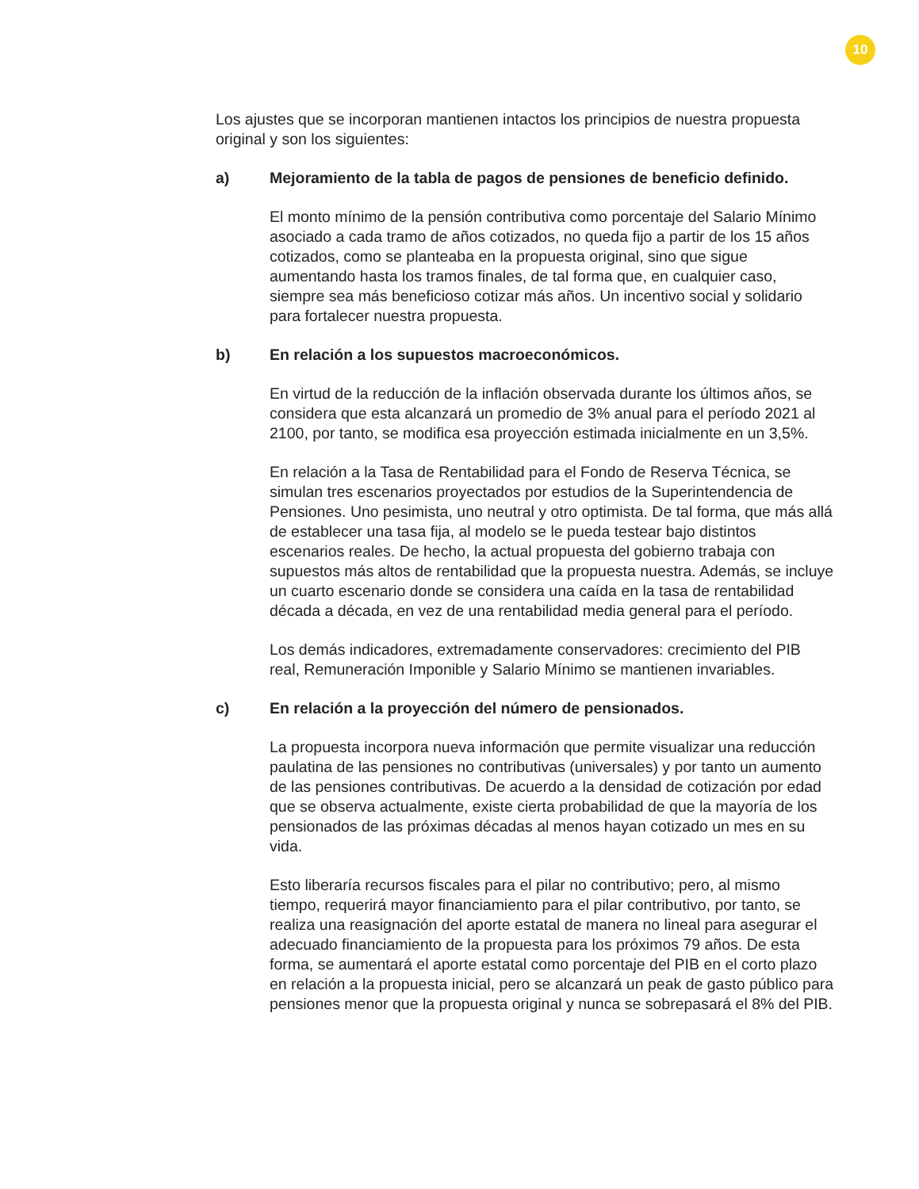10
Los ajustes que se incorporan mantienen intactos los principios de nuestra propuesta original y son los siguientes:
a) Mejoramiento de la tabla de pagos de pensiones de beneficio definido.
El monto mínimo de la pensión contributiva como porcentaje del Salario Mínimo asociado a cada tramo de años cotizados, no queda fijo a partir de los 15 años cotizados, como se planteaba en la propuesta original, sino que sigue aumentando hasta los tramos finales, de tal forma que, en cualquier caso, siempre sea más beneficioso cotizar más años. Un incentivo social y solidario para fortalecer nuestra propuesta.
b) En relación a los supuestos macroeconómicos.
En virtud de la reducción de la inflación observada durante los últimos años, se considera que esta alcanzará un promedio de 3% anual para el período 2021 al 2100, por tanto, se modifica esa proyección estimada inicialmente en un 3,5%.
En relación a la Tasa de Rentabilidad para el Fondo de Reserva Técnica, se simulan tres escenarios proyectados por estudios de la Superintendencia de Pensiones. Uno pesimista, uno neutral y otro optimista. De tal forma, que más allá de establecer una tasa fija, al modelo se le pueda testear bajo distintos escenarios reales. De hecho, la actual propuesta del gobierno trabaja con supuestos más altos de rentabilidad que la propuesta nuestra. Además, se incluye un cuarto escenario donde se considera una caída en la tasa de rentabilidad década a década, en vez de una rentabilidad media general para el período.
Los demás indicadores, extremadamente conservadores: crecimiento del PIB real, Remuneración Imponible y Salario Mínimo se mantienen invariables.
c) En relación a la proyección del número de pensionados.
La propuesta incorpora nueva información que permite visualizar una reducción paulatina de las pensiones no contributivas (universales) y por tanto un aumento de las pensiones contributivas. De acuerdo a la densidad de cotización por edad que se observa actualmente, existe cierta probabilidad de que la mayoría de los pensionados de las próximas décadas al menos hayan cotizado un mes en su vida.
Esto liberaría recursos fiscales para el pilar no contributivo; pero, al mismo tiempo, requerirá mayor financiamiento para el pilar contributivo, por tanto, se realiza una reasignación del aporte estatal de manera no lineal para asegurar el adecuado financiamiento de la propuesta para los próximos 79 años. De esta forma, se aumentará el aporte estatal como porcentaje del PIB en el corto plazo en relación a la propuesta inicial, pero se alcanzará un peak de gasto público para pensiones menor que la propuesta original y nunca se sobrepasará el 8% del PIB.